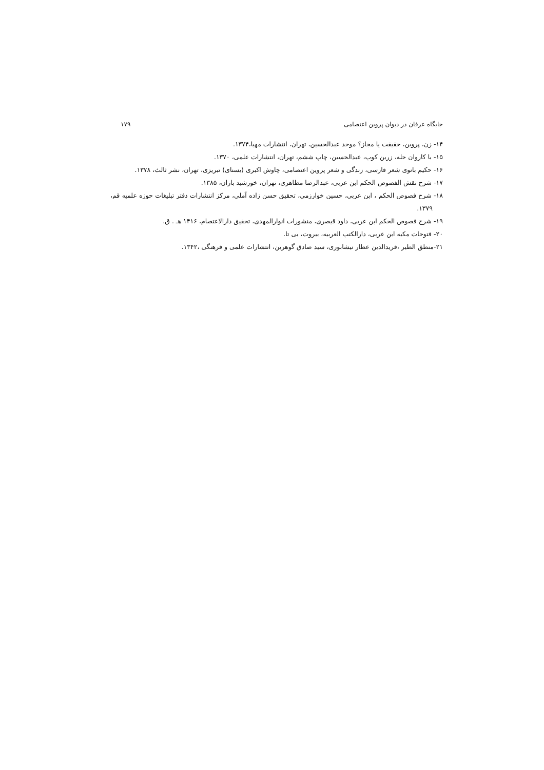جایگاه عرفان در دیوان پروین اعتصامی ۱۷۹
۱۴- زن، پروین، حقیقت یا مجاز؟ موحد عبدالحسین، تهران، انتشارات مهیا،۱۳۷۴.
۱۵- با کاروان حله، زرین کوب، عبدالحسین، چاپ ششم، تهران، انتشارات علمی، ۱۳۷۰.
۱۶- حکیم بانوی شعر فارسی، زندگی و شعر پروین اعتصامی، چاوش اکبری (یسنای) تبریزی، تهران، نشر ثالث، ۱۳۷۸.
۱۷- شرح نقش الفصوص الحکم ابن عربی، عبدالرضا مظاهری، تهران، خورشید باران، ۱۳۸۵.
۱۸- شرح فصوص الحکم ، ابن عربی، حسین خوارزمی، تحقیق حسن زاده آملی، مرکز انتشارات دفتر تبلیغات حوزه علمیه قم، ۱۳۷۹.
۱۹- شرح فصوص الحکم ابن عربی، داود قیصری، منشورات انوارالمهدی، تحقیق دارالاعتصام، ۱۴۱۶ هـ . ق.
۲۰- فتوحات مکیه ابن عربی، دارالکتب العربیه، بیروت، بی تا.
۲۱-منطق الطیر ،فریدالدین عطار نیشابوری، سید صادق گوهرین، انتشارات علمی و فرهنگی ،۱۳۴۲.